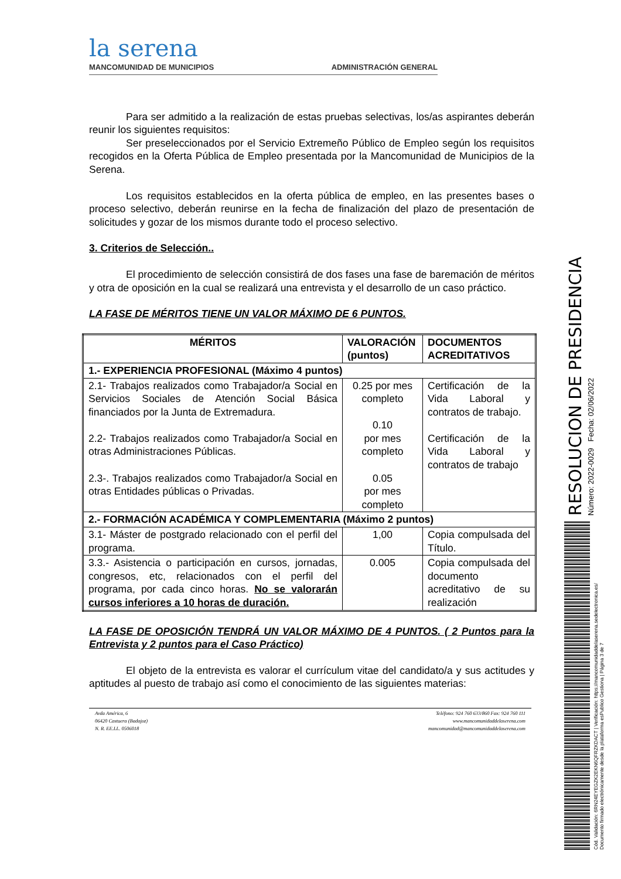la serena
MANCOMUNIDAD DE MUNICIPIOS
ADMINISTRACIÓN GENERAL
Para ser admitido a la realización de estas pruebas selectivas, los/as aspirantes deberán reunir los siguientes requisitos:
Ser preseleccionados por el Servicio Extremeño Público de Empleo según los requisitos recogidos en la Oferta Pública de Empleo presentada por la Mancomunidad de Municipios de la Serena.
Los requisitos establecidos en la oferta pública de empleo, en las presentes bases o proceso selectivo, deberán reunirse en la fecha de finalización del plazo de presentación de solicitudes y gozar de los mismos durante todo el proceso selectivo.
3. Criterios de Selección..
El procedimiento de selección consistirá de dos fases una fase de baremación de méritos y otra de oposición en la cual se realizará una entrevista y el desarrollo de un caso práctico.
LA FASE DE MÉRITOS TIENE UN VALOR MÁXIMO DE 6 PUNTOS.
| MÉRITOS | VALORACIÓN (puntos) | DOCUMENTOS ACREDITATIVOS |
| --- | --- | --- |
| 1.- EXPERIENCIA PROFESIONAL (Máximo 4 puntos) | | |
| 2.1- Trabajos realizados como Trabajador/a Social en Servicios Sociales de Atención Social Básica financiados por la Junta de Extremadura. 2.2- Trabajos realizados como Trabajador/a Social en otras Administraciones Públicas. 2.3-. Trabajos realizados como Trabajador/a Social en otras Entidades públicas o Privadas. | 0.25 por mes completo 0.10 por mes completo 0.05 por mes completo | Certificación de la Vida Laboral y contratos de trabajo. Certificación de la Vida Laboral y contratos de trabajo |
| 2.- FORMACIÓN ACADÉMICA Y COMPLEMENTARIA (Máximo 2 puntos) | | |
| 3.1- Máster de postgrado relacionado con el perfil del programa. | 1,00 | Copia compulsada del Título. |
| 3.3.- Asistencia o participación en cursos, jornadas, congresos, etc, relacionados con el perfil del programa, por cada cinco horas. No se valorarán cursos inferiores a 10 horas de duración. | 0.005 | Copia compulsada del documento acreditativo de su realización |
LA FASE DE OPOSICIÓN TENDRÁ UN VALOR MÁXIMO DE 4 PUNTOS. ( 2 Puntos para la Entrevista y 2 puntos para el Caso Práctico)
El objeto de la entrevista es valorar el currículum vitae del candidato/a y sus actitudes y aptitudes al puesto de trabajo así como el conocimiento de las siguientes materias:
Avda América, 6
06420 Castuera (Badajoz)
N. R. EE.LL. 0506018
Teléfono: 924 760 633/860 Fax: 924 760 111
www.mancomunidaddelaserena.com
mancomunidad@mancomunidaddelaserena.com
RESOLUCION DE PRESIDENCIA
Número: 2022-0029 Fecha: 02/06/2022
Cód. Validación: 6RN24EYEGZK2EKN6QFRZKDACT | Verificación: https://mancomunidaddelaserena.sedelectronica.es/
Documento firmado electrónicamente desde la plataforma esPublico Gestiona | Página 3 de 7